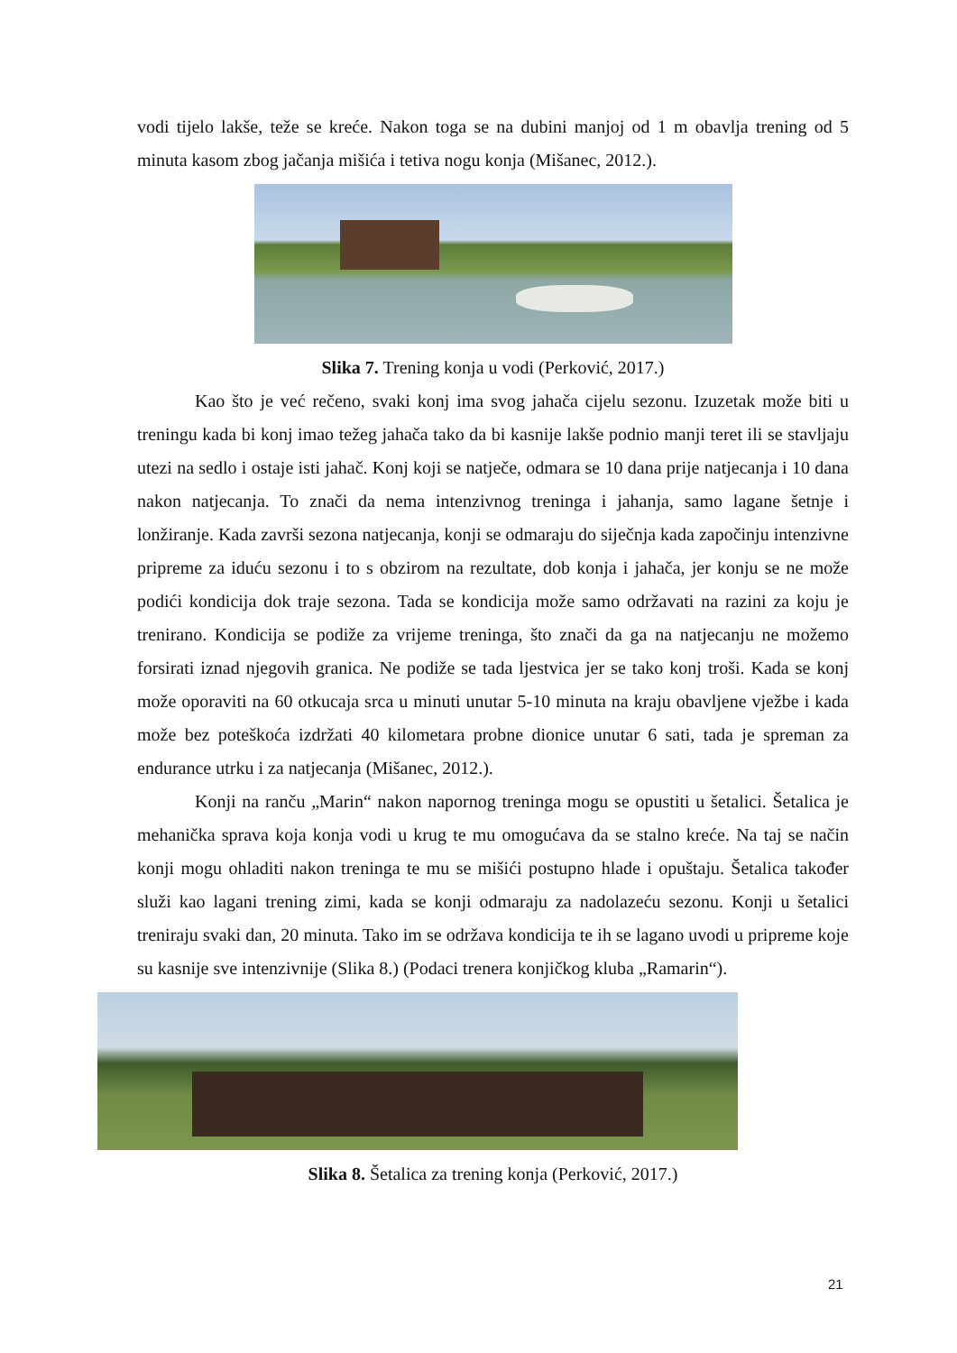vodi tijelo lakše, teže se kreće. Nakon toga se na dubini manjoj od 1 m obavlja trening od 5 minuta kasom zbog jačanja mišića i tetiva nogu konja (Mišanec, 2012.).
Slika 7. Trening konja u vodi (Perković, 2017.)
Kao što je već rečeno, svaki konj ima svog jahača cijelu sezonu. Izuzetak može biti u treningu kada bi konj imao težeg jahača tako da bi kasnije lakše podnio manji teret ili se stavljaju utezi na sedlo i ostaje isti jahač. Konj koji se natječe, odmara se 10 dana prije natjecanja i 10 dana nakon natjecanja. To znači da nema intenzivnog treninga i jahanja, samo lagane šetnje i lonžiranje. Kada završi sezona natjecanja, konji se odmaraju do siječnja kada započinju intenzivne pripreme za iduću sezonu i to s obzirom na rezultate, dob konja i jahača, jer konju se ne može podići kondicija dok traje sezona. Tada se kondicija može samo održavati na razini za koju je trenirano. Kondicija se podiže za vrijeme treninga, što znači da ga na natjecanju ne možemo forsirati iznad njegovih granica. Ne podiže se tada ljestvica jer se tako konj troši. Kada se konj može oporaviti na 60 otkucaja srca u minuti unutar 5-10 minuta na kraju obavljene vježbe i kada može bez poteškoća izdržati 40 kilometara probne dionice unutar 6 sati, tada je spreman za endurance utrku i za natjecanja (Mišanec, 2012.).
Konji na ranču „Marin“ nakon napornog treninga mogu se opustiti u šetalici. Šetalica je mehanička sprava koja konja vodi u krug te mu omogućava da se stalno kreće. Na taj se način konji mogu ohladiti nakon treninga te mu se mišići postupno hlade i opuštaju. Šetalica također služi kao lagani trening zimi, kada se konji odmaraju za nadolazeću sezonu. Konji u šetalici treniraju svaki dan, 20 minuta. Tako im se održava kondicija te ih se lagano uvodi u pripreme koje su kasnije sve intenzivnije (Slika 8.) (Podaci trenera konjičkog kluba „Ramarin“).
Slika 8. Šetalica za trening konja (Perković, 2017.)
21